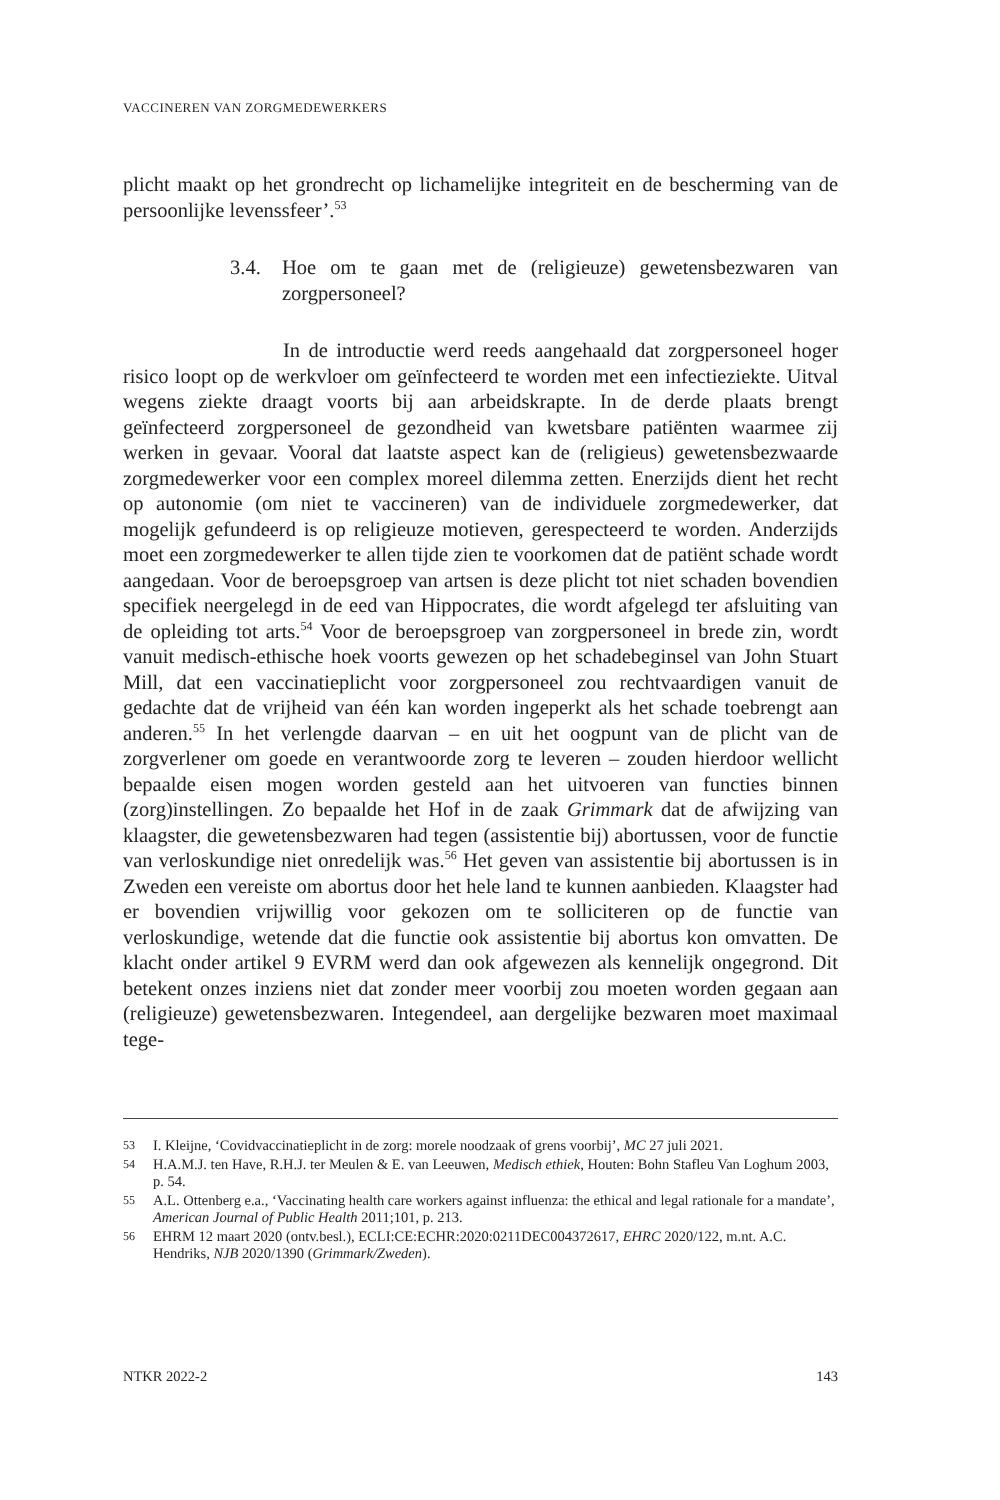VACCINEREN VAN ZORGMEDEWERKERS
plicht maakt op het grondrecht op lichamelijke integriteit en de bescherming van de persoonlijke levenssfeer’.<sup>53</sup>
3.4. Hoe om te gaan met de (religieuze) gewetensbezwaren van zorgpersoneel?
In de introductie werd reeds aangehaald dat zorgpersoneel hoger risico loopt op de werkvloer om geïnfecteerd te worden met een infectieziekte. Uitval wegens ziekte draagt voorts bij aan arbeidskrapte. In de derde plaats brengt geïnfecteerd zorgpersoneel de gezondheid van kwetsbare patiënten waarmee zij werken in gevaar. Vooral dat laatste aspect kan de (religieus) gewetensbezwaarde zorgmedewerker voor een complex moreel dilemma zetten. Enerzijds dient het recht op autonomie (om niet te vaccineren) van de individuele zorgmedewerker, dat mogelijk gefundeerd is op religieuze motieven, gerespecteerd te worden. Anderzijds moet een zorgmedewerker te allen tijde zien te voorkomen dat de patiënt schade wordt aangedaan. Voor de beroepsgroep van artsen is deze plicht tot niet schaden bovendien specifiek neergelegd in de eed van Hippocrates, die wordt afgelegd ter afsluiting van de opleiding tot arts.<sup>54</sup> Voor de beroepsgroep van zorgpersoneel in brede zin, wordt vanuit medisch-ethische hoek voorts gewezen op het schadebeginsel van John Stuart Mill, dat een vaccinatieplicht voor zorgpersoneel zou rechtvaardigen vanuit de gedachte dat de vrijheid van één kan worden ingeperkt als het schade toebrengt aan anderen.<sup>55</sup> In het verlengde daarvan – en uit het oogpunt van de plicht van de zorgverlener om goede en verantwoorde zorg te leveren – zouden hierdoor wellicht bepaalde eisen mogen worden gesteld aan het uitvoeren van functies binnen (zorg)instellingen. Zo bepaalde het Hof in de zaak Grimmark dat de afwijzing van klaagster, die gewetensbezwaren had tegen (assistentie bij) abortussen, voor de functie van verloskundige niet onredelijk was.<sup>56</sup> Het geven van assistentie bij abortussen is in Zweden een vereiste om abortus door het hele land te kunnen aanbieden. Klaagster had er bovendien vrijwillig voor gekozen om te solliciteren op de functie van verloskundige, wetende dat die functie ook assistentie bij abortus kon omvatten. De klacht onder artikel 9 EVRM werd dan ook afgewezen als kennelijk ongegrond. Dit betekent onzes inziens niet dat zonder meer voorbij zou moeten worden gegaan aan (religieuze) gewetensbezwaren. Integendeel, aan dergelijke bezwaren moet maximaal tege-
53 I. Kleijne, ‘Covidvaccinatieplicht in de zorg: morele noodzaak of grens voorbij’, MC 27 juli 2021.
54 H.A.M.J. ten Have, R.H.J. ter Meulen & E. van Leeuwen, Medisch ethiek, Houten: Bohn Stafleu Van Loghum 2003, p. 54.
55 A.L. Ottenberg e.a., ‘Vaccinating health care workers against influenza: the ethical and legal rationale for a mandate’, American Journal of Public Health 2011;101, p. 213.
56 EHRM 12 maart 2020 (ontv.besl.), ECLI:CE:ECHR:2020:0211DEC004372617, EHRC 2020/122, m.nt. A.C. Hendriks, NJB 2020/1390 (Grimmark/Zweden).
NTKR 2022-2 143